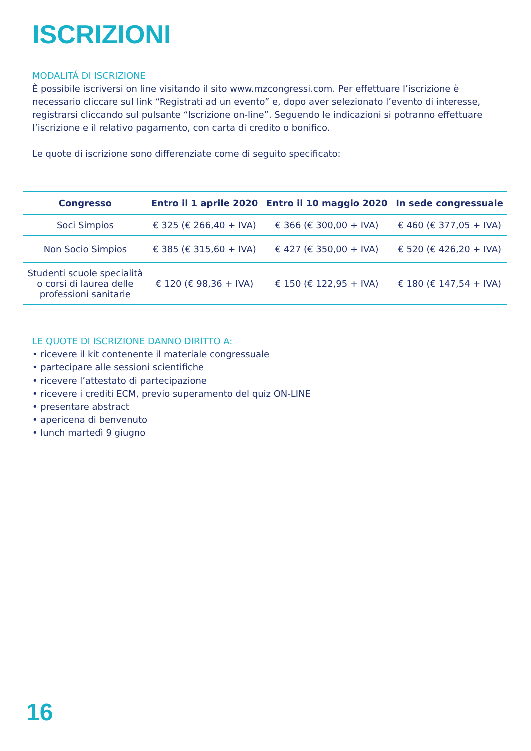ISCRIZIONI
MODALITÁ DI ISCRIZIONE
È possibile iscriversi on line visitando il sito www.mzcongressi.com. Per effettuare l’iscrizione è necessario cliccare sul link “Registrati ad un evento” e, dopo aver selezionato l’evento di interesse, registrarsi cliccando sul pulsante “Iscrizione on-line”. Seguendo le indicazioni si potranno effettuare l’iscrizione e il relativo pagamento, con carta di credito o bonifico.
Le quote di iscrizione sono differenziate come di seguito specificato:
| Congresso | Entro il 1 aprile 2020 | Entro il 10 maggio 2020 | In sede congressuale |
| --- | --- | --- | --- |
| Soci Simpios | € 325 (€ 266,40 + IVA) | € 366 (€ 300,00 + IVA) | € 460 (€ 377,05 + IVA) |
| Non Socio Simpios | € 385 (€ 315,60 + IVA) | € 427 (€ 350,00 + IVA) | € 520 (€ 426,20 + IVA) |
| Studenti scuole specialità o corsi di laurea delle professioni sanitarie | € 120 (€ 98,36 + IVA) | € 150 (€ 122,95 + IVA) | € 180 (€ 147,54 + IVA) |
LE QUOTE DI ISCRIZIONE DANNO DIRITTO A:
• ricevere il kit contenente il materiale congressuale
• partecipare alle sessioni scientifiche
• ricevere l’attestato di partecipazione
• ricevere i crediti ECM, previo superamento del quiz ON-LINE
• presentare abstract
• apericena di benvenuto
• lunch martedì 9 giugno
16